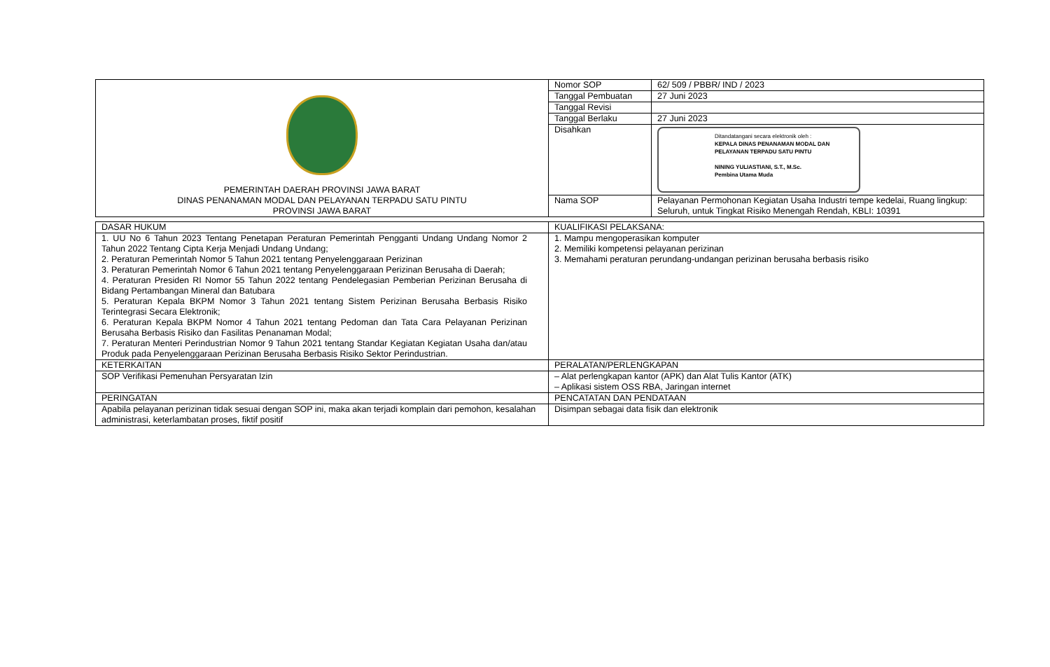| PEMERINTAH DAERAH PROVINSI JAWA BARAT DINAS PENANAMAN MODAL DAN PELAYANAN TERPADU SATU PINTU PROVINSI JAWA BARAT | Nomor SOP | 62/ 509 / PBBR/ IND / 2023 |
| | Tanggal Pembuatan | 27 Juni 2023 |
| | Tanggal Revisi | |
| | Tanggal Berlaku | 27 Juni 2023 |
| | Disahkan | Ditandatangani secara elektronik oleh : KEPALA DINAS PENANAMAN MODAL DAN PELAYANAN TERPADU SATU PINTU NINING YULIASTIANI, S.T., M.Sc. Pembina Utama Muda |
| | Nama SOP | Pelayanan Permohonan Kegiatan Usaha Industri tempe kedelai, Ruang lingkup: Seluruh, untuk Tingkat Risiko Menengah Rendah, KBLI: 10391 |
| DASAR HUKUM | KUALIFIKASI PELAKSANA: |
| 1. UU No 6 Tahun 2023 Tentang Penetapan Peraturan Pemerintah Pengganti Undang Undang Nomor 2 Tahun 2022 Tentang Cipta Kerja Menjadi Undang Undang; 2. Peraturan Pemerintah Nomor 5 Tahun 2021 tentang Penyelenggaraan Perizinan 3. Peraturan Pemerintah Nomor 6 Tahun 2021 tentang Penyelenggaraan Perizinan Berusaha di Daerah; 4. Peraturan Presiden RI Nomor 55 Tahun 2022 tentang Pendelegasian Pemberian Perizinan Berusaha di Bidang Pertambangan Mineral dan Batubara 5. Peraturan Kepala BKPM Nomor 3 Tahun 2021 tentang Sistem Perizinan Berusaha Berbasis Risiko Terintegrasi Secara Elektronik; 6. Peraturan Kepala BKPM Nomor 4 Tahun 2021 tentang Pedoman dan Tata Cara Pelayanan Perizinan Berusaha Berbasis Risiko dan Fasilitas Penanaman Modal; 7. Peraturan Menteri Perindustrian Nomor 9 Tahun 2021 tentang Standar Kegiatan Kegiatan Usaha dan/atau Produk pada Penyelenggaraan Perizinan Berusaha Berbasis Risiko Sektor Perindustrian. | 1. Mampu mengoperasikan komputer 2. Memiliki kompetensi pelayanan perizinan 3. Memahami peraturan perundang-undangan perizinan berusaha berbasis risiko |
| KETERKAITAN | PERALATAN/PERLENGKAPAN |
| SOP Verifikasi Pemenuhan Persyaratan Izin | – Alat perlengkapan kantor (APK) dan Alat Tulis Kantor (ATK) – Aplikasi sistem OSS RBA, Jaringan internet |
| PERINGATAN | PENCATATAN DAN PENDATAAN |
| Apabila pelayanan perizinan tidak sesuai dengan SOP ini, maka akan terjadi komplain dari pemohon, kesalahan administrasi, keterlambatan proses, fiktif positif | Disimpan sebagai data fisik dan elektronik |